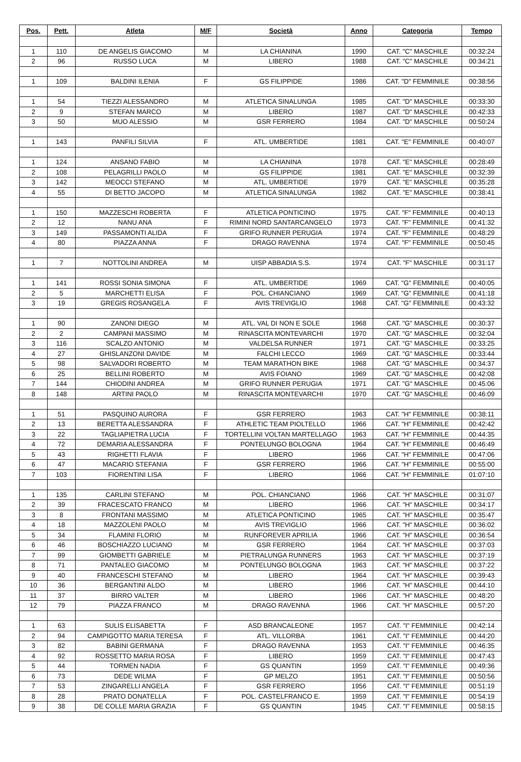| Pos. | Pett. | Atleta | M/F | Società | Anno | Categoria | Tempo |
| --- | --- | --- | --- | --- | --- | --- | --- |
| 1 | 110 | DE ANGELIS GIACOMO | M | LA CHIANINA | 1990 | CAT. "C" MASCHILE | 00:32:24 |
| 2 | 96 | RUSSO LUCA | M | LIBERO | 1988 | CAT. "C" MASCHILE | 00:34:21 |
| 1 | 109 | BALDINI ILENIA | F | GS FILIPPIDE | 1986 | CAT. "D" FEMMINILE | 00:38:56 |
| 1 | 54 | TIEZZI ALESSANDRO | M | ATLETICA SINALUNGA | 1985 | CAT. "D" MASCHILE | 00:33:30 |
| 2 | 9 | STEFAN MARCO | M | LIBERO | 1987 | CAT. "D" MASCHILE | 00:42:33 |
| 3 | 50 | MUO ALESSIO | M | GSR FERRERO | 1984 | CAT. "D" MASCHILE | 00:50:24 |
| 1 | 143 | PANFILI SILVIA | F | ATL. UMBERTIDE | 1981 | CAT. "E" FEMMINILE | 00:40:07 |
| 1 | 124 | ANSANO FABIO | M | LA CHIANINA | 1978 | CAT. "E" MASCHILE | 00:28:49 |
| 2 | 108 | PELAGRILLI PAOLO | M | GS FILIPPIDE | 1981 | CAT. "E" MASCHILE | 00:32:39 |
| 3 | 142 | MEOCCI STEFANO | M | ATL. UMBERTIDE | 1979 | CAT. "E" MASCHILE | 00:35:28 |
| 4 | 55 | DI BETTO JACOPO | M | ATLETICA SINALUNGA | 1982 | CAT. "E" MASCHILE | 00:38:41 |
| 1 | 150 | MAZZESCHI ROBERTA | F | ATLETICA PONTICINO | 1975 | CAT. "F" FEMMINILE | 00:40:13 |
| 2 | 12 | NANU ANA | F | RIMINI NORD SANTARCANGELO | 1973 | CAT. "F" FEMMINILE | 00:41:32 |
| 3 | 149 | PASSAMONTI ALIDA | F | GRIFO RUNNER PERUGIA | 1974 | CAT. "F" FEMMINILE | 00:48:29 |
| 4 | 80 | PIAZZA ANNA | F | DRAGO RAVENNA | 1974 | CAT. "F" FEMMINILE | 00:50:45 |
| 1 | 7 | NOTTOLINI ANDREA | M | UISP ABBADIA S.S. | 1974 | CAT. "F" MASCHILE | 00:31:17 |
| 1 | 141 | ROSSI SONIA SIMONA | F | ATL. UMBERTIDE | 1969 | CAT. "G" FEMMINILE | 00:40:05 |
| 2 | 5 | MARCHETTI ELISA | F | POL. CHIANCIANO | 1969 | CAT. "G" FEMMINILE | 00:41:18 |
| 3 | 19 | GREGIS ROSANGELA | F | AVIS TREVIGLIO | 1968 | CAT. "G" FEMMINILE | 00:43:32 |
| 1 | 90 | ZANONI DIEGO | M | ATL. VAL DI NON E SOLE | 1968 | CAT. "G" MASCHILE | 00:30:37 |
| 2 | 2 | CAMPANI MASSIMO | M | RINASCITA MONTEVARCHI | 1970 | CAT. "G" MASCHILE | 00:32:04 |
| 3 | 116 | SCALZO ANTONIO | M | VALDELSA RUNNER | 1971 | CAT. "G" MASCHILE | 00:33:25 |
| 4 | 27 | GHISLANZONI DAVIDE | M | FALCHI LECCO | 1969 | CAT. "G" MASCHILE | 00:33:44 |
| 5 | 98 | SALVADORI ROBERTO | M | TEAM MARATHON BIKE | 1968 | CAT. "G" MASCHILE | 00:34:37 |
| 6 | 25 | BELLINI ROBERTO | M | AVIS FOIANO | 1969 | CAT. "G" MASCHILE | 00:42:08 |
| 7 | 144 | CHIODINI ANDREA | M | GRIFO RUNNER PERUGIA | 1971 | CAT. "G" MASCHILE | 00:45:06 |
| 8 | 148 | ARTINI PAOLO | M | RINASCITA MONTEVARCHI | 1970 | CAT. "G" MASCHILE | 00:46:09 |
| 1 | 51 | PASQUINO AURORA | F | GSR FERRERO | 1963 | CAT. "H" FEMMINILE | 00:38:11 |
| 2 | 13 | BERETTA ALESSANDRA | F | ATHLETIC TEAM PIOLTELLO | 1966 | CAT. "H" FEMMINILE | 00:42:42 |
| 3 | 22 | TAGLIAPIETRA LUCIA | F | TORTELLINI VOLTAN MARTELLAGO | 1963 | CAT. "H" FEMMINILE | 00:44:35 |
| 4 | 72 | DEMARIA ALESSANDRA | F | PONTELUNGO BOLOGNA | 1964 | CAT. "H" FEMMINILE | 00:46:49 |
| 5 | 43 | RIGHETTI FLAVIA | F | LIBERO | 1966 | CAT. "H" FEMMINILE | 00:47:06 |
| 6 | 47 | MACARIO STEFANIA | F | GSR FERRERO | 1966 | CAT. "H" FEMMINILE | 00:55:00 |
| 7 | 103 | FIORENTINI LISA | F | LIBERO | 1966 | CAT. "H" FEMMINILE | 01:07:10 |
| 1 | 135 | CARLINI STEFANO | M | POL. CHIANCIANO | 1966 | CAT. "H" MASCHILE | 00:31:07 |
| 2 | 39 | FRACESCATO FRANCO | M | LIBERO | 1966 | CAT. "H" MASCHILE | 00:34:17 |
| 3 | 8 | FRONTANI MASSIMO | M | ATLETICA PONTICINO | 1965 | CAT. "H" MASCHILE | 00:35:47 |
| 4 | 18 | MAZZOLENI PAOLO | M | AVIS TREVIGLIO | 1966 | CAT. "H" MASCHILE | 00:36:02 |
| 5 | 34 | FLAMINI FLORIO | M | RUNFOREVER APRILIA | 1966 | CAT. "H" MASCHILE | 00:36:54 |
| 6 | 46 | BOSCHIAZZO LUCIANO | M | GSR FERRERO | 1964 | CAT. "H" MASCHILE | 00:37:03 |
| 7 | 99 | GIOMBETTI GABRIELE | M | PIETRALUNGA RUNNERS | 1963 | CAT. "H" MASCHILE | 00:37:19 |
| 8 | 71 | PANTALEO GIACOMO | M | PONTELUNGO BOLOGNA | 1963 | CAT. "H" MASCHILE | 00:37:22 |
| 9 | 40 | FRANCESCHI STEFANO | M | LIBERO | 1964 | CAT. "H" MASCHILE | 00:39:43 |
| 10 | 36 | BERGANTINI ALDO | M | LIBERO | 1966 | CAT. "H" MASCHILE | 00:44:10 |
| 11 | 37 | BIRRO VALTER | M | LIBERO | 1966 | CAT. "H" MASCHILE | 00:48:20 |
| 12 | 79 | PIAZZA FRANCO | M | DRAGO RAVENNA | 1966 | CAT. "H" MASCHILE | 00:57:20 |
| 1 | 63 | SULIS ELISABETTA | F | ASD BRANCALEONE | 1957 | CAT. "I" FEMMINILE | 00:42:14 |
| 2 | 94 | CAMPIGOTTO MARIA TERESA | F | ATL. VILLORBA | 1961 | CAT. "I" FEMMINILE | 00:44:20 |
| 3 | 82 | BABINI GERMANA | F | DRAGO RAVENNA | 1953 | CAT. "I" FEMMINILE | 00:46:35 |
| 4 | 92 | ROSSETTO MARIA ROSA | F | LIBERO | 1959 | CAT. "I" FEMMINILE | 00:47:43 |
| 5 | 44 | TORMEN NADIA | F | GS QUANTIN | 1959 | CAT. "I" FEMMINILE | 00:49:36 |
| 6 | 73 | DEDE WILMA | F | GP MELZO | 1951 | CAT. "I" FEMMINILE | 00:50:56 |
| 7 | 53 | ZINGARELLI ANGELA | F | GSR FERRERO | 1956 | CAT. "I" FEMMINILE | 00:51:19 |
| 8 | 28 | PRATO DONATELLA | F | POL. CASTELFRANCO E. | 1959 | CAT. "I" FEMMINILE | 00:54:19 |
| 9 | 38 | DE COLLE MARIA GRAZIA | F | GS QUANTIN | 1945 | CAT. "I" FEMMINILE | 00:58:15 |